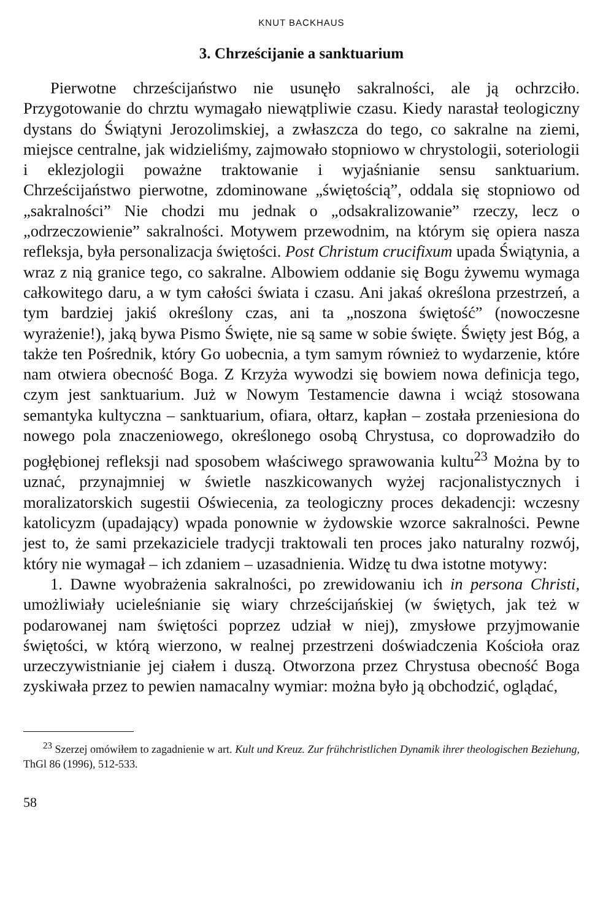KNUT BACKHAUS
3. Chrześcijanie a sanktuarium
Pierwotne chrześcijaństwo nie usunęło sakralności, ale ją ochrzciło. Przygotowanie do chrztu wymagało niewątpliwie czasu. Kiedy narastał teologiczny dystans do Świątyni Jerozolimskiej, a zwłaszcza do tego, co sakralne na ziemi, miejsce centralne, jak widzieliśmy, zajmowało stopniowo w chrystologii, soteriologii i eklezjologii poważne traktowanie i wyjaśnianie sensu sanktuarium. Chrześcijaństwo pierwotne, zdominowane „świętością”, oddala się stopniowo od „sakralności” Nie chodzi mu jednak o „odsakralizowanie” rzeczy, lecz o „odrzeczowienie” sakralności. Motywem przewodnim, na którym się opiera nasza refleksja, była personalizacja świętości. Post Christum crucifixum upada Świątynia, a wraz z nią granice tego, co sakralne. Albowiem oddanie się Bogu żywemu wymaga całkowitego daru, a w tym całości świata i czasu. Ani jakaś określona przestrzeń, a tym bardziej jakiś określony czas, ani ta „noszona świętość” (nowoczesne wyrażenie!), jaką bywa Pismo Święte, nie są same w sobie święte. Święty jest Bóg, a także ten Pośrednik, który Go uobecnia, a tym samym również to wydarzenie, które nam otwiera obecność Boga. Z Krzyża wywodzi się bowiem nowa definicja tego, czym jest sanktuarium. Już w Nowym Testamencie dawna i wciąż stosowana semantyka kultyczna – sanktuarium, ofiara, ołtarz, kapłan – została przeniesiona do nowego pola znaczeniowego, określonego osobą Chrystusa, co doprowadziło do pogłębionej refleksji nad sposobem właściwego sprawowania kultu<sup>23</sup> Można by to uznać, przynajmniej w świetle naszkicowanych wyżej racjonalistycznych i moralizatorskich sugestii Oświecenia, za teologiczny proces dekadencji: wczesny katolicyzm (upadający) wpada ponownie w żydowskie wzorce sakralności. Pewne jest to, że sami przekaziciele tradycji traktowali ten proces jako naturalny rozwój, który nie wymagał – ich zdaniem – uzasadnienia. Widzę tu dwa istotne motywy:
1. Dawne wyobrażenia sakralności, po zrewidowaniu ich in persona Christi, umożliwiały ucieleśnianie się wiary chrześcijańskiej (w świętych, jak też w podarowanej nam świętości poprzez udział w niej), zmysłowe przyjmowanie świętości, w którą wierzono, w realnej przestrzeni doświadczenia Kościoła oraz urzeczywistnianie jej ciałem i duszą. Otworzona przez Chrystusa obecność Boga zyskiwała przez to pewien namacalny wymiar: można było ją obchodzić, oglądać,
<sup>23</sup> Szerzej omówiłem to zagadnienie w art. Kult und Kreuz. Zur frühchristlichen Dynamik ihrer theologischen Beziehung, ThGl 86 (1996), 512-533.
58